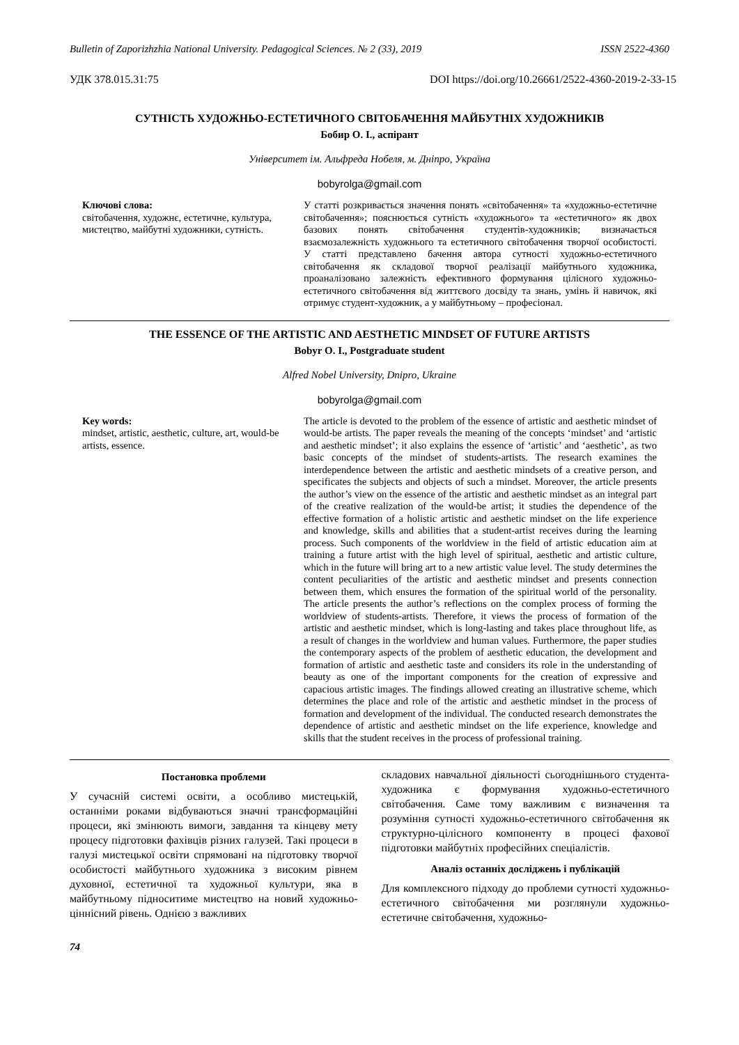Bulletin of Zaporizhzhia National University. Pedagogical Sciences. № 2 (33), 2019 ISSN 2522-4360
УДК 378.015.31:75 DOI https://doi.org/10.26661/2522-4360-2019-2-33-15
СУТНІСТЬ ХУДОЖНЬО-ЕСТЕТИЧНОГО СВІТОБАЧЕННЯ МАЙБУТНІХ ХУДОЖНИКІВ
Бобир О. І., аспірант
Університет ім. Альфреда Нобеля, м. Дніпро, Україна
bobyrolga@gmail.com
Ключові слова:
світобачення, художнє, естетичне, культура, мистецтво, майбутні художники, сутність.
У статті розкривається значення понять «світобачення» та «художньо-естетичне світобачення»; пояснюється сутність «художнього» та «естетичного» як двох базових понять світобачення студентів-художників; визначається взаємозалежність художнього та естетичного світобачення творчої особистості. У статті представлено бачення автора сутності художньо-естетичного світобачення як складової творчої реалізації майбутнього художника, проаналізовано залежність ефективного формування цілісного художньо-естетичного світобачення від життєвого досвіду та знань, умінь й навичок, які отримує студент-художник, а у майбутньому – професіонал.
THE ESSENCE OF THE ARTISTIC AND AESTHETIC MINDSET OF FUTURE ARTISTS
Bobyr O. I., Postgraduate student
Alfred Nobel University, Dnipro, Ukraine
bobyrolga@gmail.com
Key words:
mindset, artistic, aesthetic, culture, art, would-be artists, essence.
The article is devoted to the problem of the essence of artistic and aesthetic mindset of would-be artists. The paper reveals the meaning of the concepts ‘mindset’ and ‘artistic and aesthetic mindset’; it also explains the essence of ‘artistic’ and ‘aesthetic’, as two basic concepts of the mindset of students-artists. The research examines the interdependence between the artistic and aesthetic mindsets of a creative person, and specificates the subjects and objects of such a mindset. Moreover, the article presents the author’s view on the essence of the artistic and aesthetic mindset as an integral part of the creative realization of the would-be artist; it studies the dependence of the effective formation of a holistic artistic and aesthetic mindset on the life experience and knowledge, skills and abilities that a student-artist receives during the learning process. Such components of the worldview in the field of artistic education aim at training a future artist with the high level of spiritual, aesthetic and artistic culture, which in the future will bring art to a new artistic value level. The study determines the content peculiarities of the artistic and aesthetic mindset and presents connection between them, which ensures the formation of the spiritual world of the personality. The article presents the author’s reflections on the complex process of forming the worldview of students-artists. Therefore, it views the process of formation of the artistic and aesthetic mindset, which is long-lasting and takes place throughout life, as a result of changes in the worldview and human values. Furthermore, the paper studies the contemporary aspects of the problem of aesthetic education, the development and formation of artistic and aesthetic taste and considers its role in the understanding of beauty as one of the important components for the creation of expressive and capacious artistic images. The findings allowed creating an illustrative scheme, which determines the place and role of the artistic and aesthetic mindset in the process of formation and development of the individual. The conducted research demonstrates the dependence of artistic and aesthetic mindset on the life experience, knowledge and skills that the student receives in the process of professional training.
Постановка проблеми
У сучасній системі освіти, а особливо мистецькій, останніми роками відбуваються значні трансформаційні процеси, які змінюють вимоги, завдання та кінцеву мету процесу підготовки фахівців різних галузей. Такі процеси в галузі мистецької освіти спрямовані на підготовку творчої особистості майбутнього художника з високим рівнем духовної, естетичної та художньої культури, яка в майбутньому підноситиме мистецтво на новий художньо-ціннісний рівень. Однією з важливих
складових навчальної діяльності сьогоднішнього студента-художника є формування художньо-естетичного світобачення. Саме тому важливим є визначення та розуміння сутності художньо-естетичного світобачення як структурно-цілісного компоненту в процесі фахової підготовки майбутніх професійних спеціалістів.
Аналіз останніх досліджень і публікацій
Для комплексного підходу до проблеми сутності художньо-естетичного світобачення ми розглянули художньо-естетичне світобачення, художньо-
74